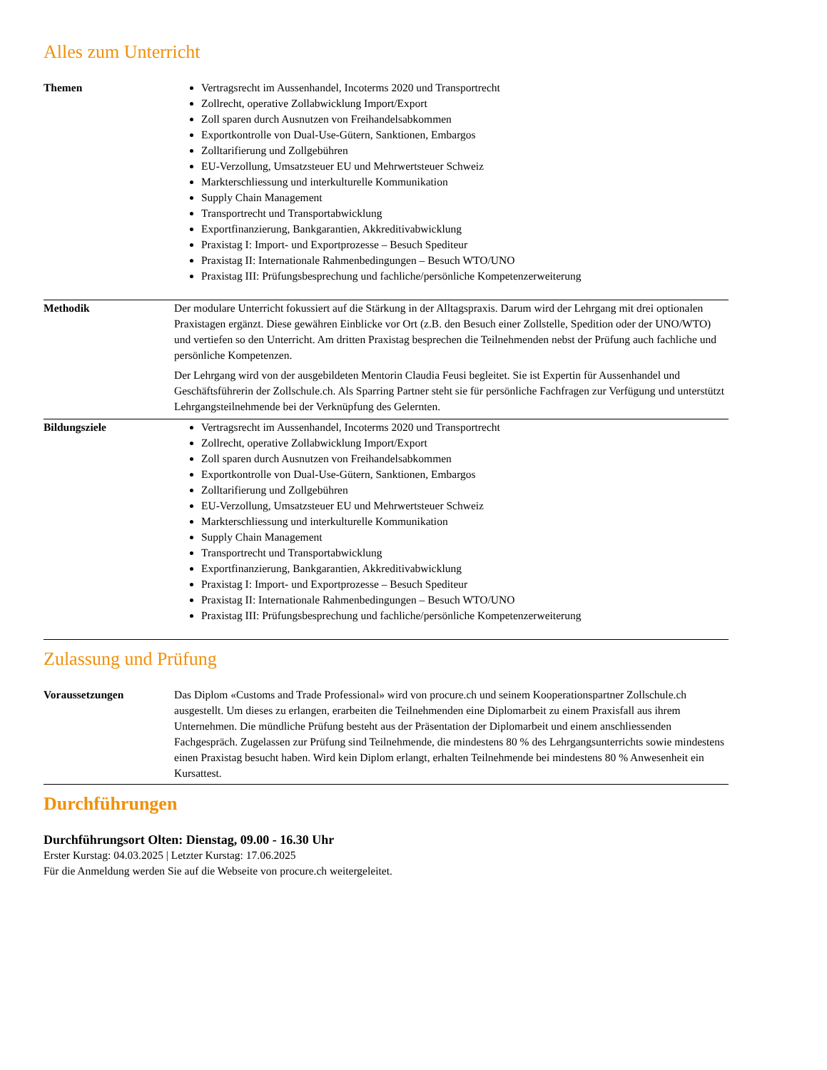Alles zum Unterricht
| Themen | Vertragsrecht im Aussenhandel, Incoterms 2020 und Transportrecht Zollrecht, operative Zollabwicklung Import/Export Zoll sparen durch Ausnutzen von Freihandelsabkommen Exportkontrolle von Dual-Use-Gütern, Sanktionen, Embargos Zolltarifierung und Zollgebühren EU-Verzollung, Umsatzsteuer EU und Mehrwertsteuer Schweiz Markterschliessung und interkulturelle Kommunikation Supply Chain Management Transportrecht und Transportabwicklung Exportfinanzierung, Bankgarantien, Akkreditivabwicklung Praxistag I: Import- und Exportprozesse – Besuch Spediteur Praxistag II: Internationale Rahmenbedingungen – Besuch WTO/UNO Praxistag III: Prüfungsbesprechung und fachliche/persönliche Kompetenzerweiterung |
| Methodik | Der modulare Unterricht fokussiert auf die Stärkung in der Alltagspraxis. Darum wird der Lehrgang mit drei optionalen Praxistagen ergänzt. Diese gewähren Einblicke vor Ort (z.B. den Besuch einer Zollstelle, Spedition oder der UNO/WTO) und vertiefen so den Unterricht. Am dritten Praxistag besprechen die Teilnehmenden nebst der Prüfung auch fachliche und persönliche Kompetenzen. Der Lehrgang wird von der ausgebildeten Mentorin Claudia Feusi begleitet. Sie ist Expertin für Aussenhandel und Geschäftsführerin der Zollschule.ch. Als Sparring Partner steht sie für persönliche Fachfragen zur Verfügung und unterstützt Lehrgangsteilnehmende bei der Verknüpfung des Gelernten. |
| Bildungsziele | Vertragsrecht im Aussenhandel, Incoterms 2020 und Transportrecht Zollrecht, operative Zollabwicklung Import/Export Zoll sparen durch Ausnutzen von Freihandelsabkommen Exportkontrolle von Dual-Use-Gütern, Sanktionen, Embargos Zolltarifierung und Zollgebühren EU-Verzollung, Umsatzsteuer EU und Mehrwertsteuer Schweiz Markterschliessung und interkulturelle Kommunikation Supply Chain Management Transportrecht und Transportabwicklung Exportfinanzierung, Bankgarantien, Akkreditivabwicklung Praxistag I: Import- und Exportprozesse – Besuch Spediteur Praxistag II: Internationale Rahmenbedingungen – Besuch WTO/UNO Praxistag III: Prüfungsbesprechung und fachliche/persönliche Kompetenzerweiterung |
Zulassung und Prüfung
| Voraussetzungen | Das Diplom «Customs and Trade Professional» wird von procure.ch und seinem Kooperationspartner Zollschule.ch ausgestellt. Um dieses zu erlangen, erarbeiten die Teilnehmenden eine Diplomarbeit zu einem Praxisfall aus ihrem Unternehmen. Die mündliche Prüfung besteht aus der Präsentation der Diplomarbeit und einem anschliessenden Fachgespräch. Zugelassen zur Prüfung sind Teilnehmende, die mindestens 80 % des Lehrgangsunterrichts sowie mindestens einen Praxistag besucht haben. Wird kein Diplom erlangt, erhalten Teilnehmende bei mindestens 80 % Anwesenheit ein Kursattest. |
Durchführungen
Durchführungsort Olten: Dienstag, 09.00 - 16.30 Uhr
Erster Kurstag: 04.03.2025 | Letzter Kurstag: 17.06.2025
Für die Anmeldung werden Sie auf die Webseite von procure.ch weitergeleitet.